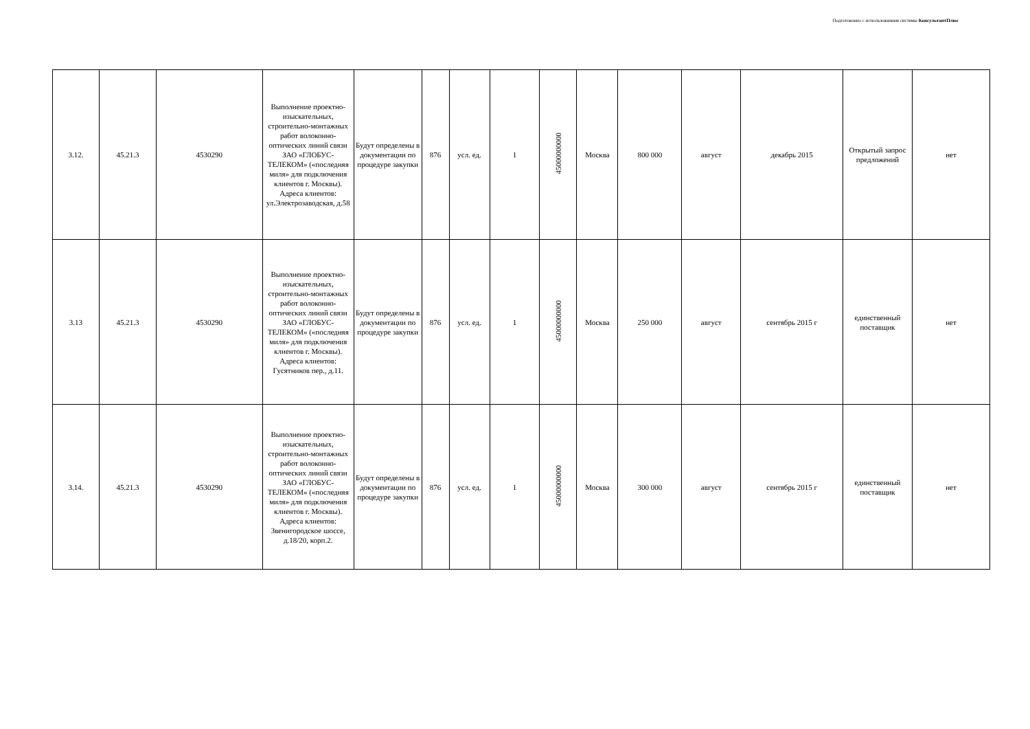Подготовлено с использованием системы КонсультантПлюс
| 3.12. | 45.21.3 | 4530290 | Выполнение проектно-изыскательных, строительно-монтажных работ волоконно-оптических линий связи ЗАО «ГЛОБУС-ТЕЛЕКОМ» («последняя миля» для подключения клиентов г. Москвы). Адреса клиентов: ул.Электрозаводская, д.58 | Будут определены в документации по процедуре закупки | 876 | усл. ед. | 1 | 45000000000 | Москва | 800 000 | август | декабрь 2015 | Открытый запрос предложений | нет |
| 3.13 | 45.21.3 | 4530290 | Выполнение проектно-изыскательных, строительно-монтажных работ волоконно-оптических линий связи ЗАО «ГЛОБУС-ТЕЛЕКОМ» («последняя миля» для подключения клиентов г. Москвы). Адреса клиентов: Гусятников пер., д.11. | Будут определены в документации по процедуре закупки | 876 | усл. ед. | 1 | 45000000000 | Москва | 250 000 | август | сентябрь 2015 г | единственный поставщик | нет |
| 3.14. | 45.21.3 | 4530290 | Выполнение проектно-изыскательных, строительно-монтажных работ волоконно-оптических линий связи ЗАО «ГЛОБУС-ТЕЛЕКОМ» («последняя миля» для подключения клиентов г. Москвы). Адреса клиентов: Звенигородское шоссе, д.18/20, корп.2. | Будут определены в документации по процедуре закупки | 876 | усл. ед. | 1 | 45000000000 | Москва | 300 000 | август | сентябрь 2015 г | единственный поставщик | нет |